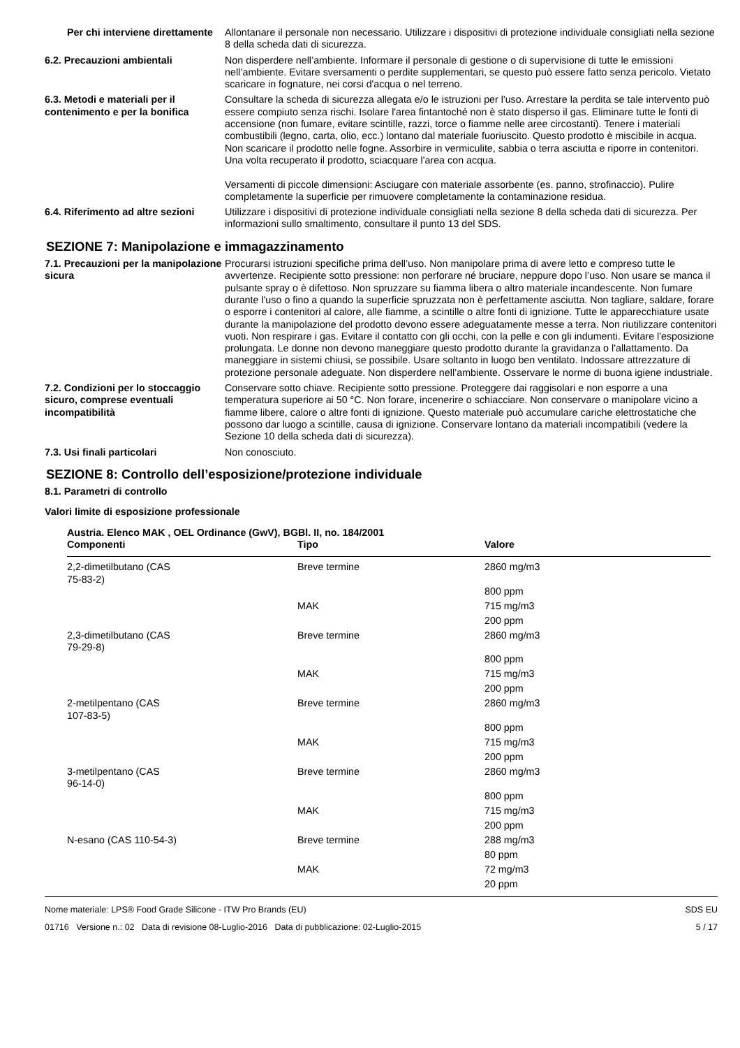Per chi interviene direttamente
Allontanare il personale non necessario. Utilizzare i dispositivi di protezione individuale consigliati nella sezione 8 della scheda dati di sicurezza.
6.2. Precauzioni ambientali Non disperdere nell’ambiente. Informare il personale di gestione o di supervisione di tutte le emissioni nell’ambiente. Evitare sversamenti o perdite supplementari, se questo può essere fatto senza pericolo. Vietato scaricare in fognature, nei corsi d'acqua o nel terreno.
6.3. Metodi e materiali per il contenimento e per la bonifica
Consultare la scheda di sicurezza allegata e/o le istruzioni per l'uso. Arrestare la perdita se tale intervento può essere compiuto senza rischi. Isolare l'area fintantoché non è stato disperso il gas. Eliminare tutte le fonti di accensione (non fumare, evitare scintille, razzi, torce o fiamme nelle aree circostanti). Tenere i materiali combustibili (legno, carta, olio, ecc.) lontano dal materiale fuoriuscito. Questo prodotto è miscibile in acqua. Non scaricare il prodotto nelle fogne. Assorbire in vermiculite, sabbia o terra asciutta e riporre in contenitori. Una volta recuperato il prodotto, sciacquare l'area con acqua.
Versamenti di piccole dimensioni: Asciugare con materiale assorbente (es. panno, strofinaccio). Pulire completamente la superficie per rimuovere completamente la contaminazione residua.
6.4. Riferimento ad altre sezioni
Utilizzare i dispositivi di protezione individuale consigliati nella sezione 8 della scheda dati di sicurezza. Per informazioni sullo smaltimento, consultare il punto 13 del SDS.
SEZIONE 7: Manipolazione e immagazzinamento
7.1. Precauzioni per la manipolazione sicura
Procurarsi istruzioni specifiche prima dell’uso. Non manipolare prima di avere letto e compreso tutte le avvertenze. Recipiente sotto pressione: non perforare né bruciare, neppure dopo l’uso. Non usare se manca il pulsante spray o è difettoso. Non spruzzare su fiamma libera o altro materiale incandescente. Non fumare durante l'uso o fino a quando la superficie spruzzata non è perfettamente asciutta. Non tagliare, saldare, forare o esporre i contenitori al calore, alle fiamme, a scintille o altre fonti di ignizione. Tutte le apparecchiature usate durante la manipolazione del prodotto devono essere adeguatamente messe a terra. Non riutilizzare contenitori vuoti. Non respirare i gas. Evitare il contatto con gli occhi, con la pelle e con gli indumenti. Evitare l'esposizione prolungata. Le donne non devono maneggiare questo prodotto durante la gravidanza o l'allattamento. Da maneggiare in sistemi chiusi, se possibile. Usare soltanto in luogo ben ventilato. Indossare attrezzature di protezione personale adeguate. Non disperdere nell’ambiente. Osservare le norme di buona igiene industriale.
7.2. Condizioni per lo stoccaggio sicuro, comprese eventuali incompatibilità
Conservare sotto chiave. Recipiente sotto pressione. Proteggere dai raggisolari e non esporre a una temperatura superiore ai 50 °C. Non forare, incenerire o schiacciare. Non conservare o manipolare vicino a fiamme libere, calore o altre fonti di ignizione. Questo materiale può accumulare cariche elettrostatiche che possono dar luogo a scintille, causa di ignizione. Conservare lontano da materiali incompatibili (vedere la Sezione 10 della scheda dati di sicurezza).
7.3. Usi finali particolari Non conosciuto.
SEZIONE 8: Controllo dell’esposizione/protezione individuale
8.1. Parametri di controllo
Valori limite di esposizione professionale
Austria. Elenco MAK , OEL Ordinance (GwV), BGBl. II, no. 184/2001
| Componenti | Tipo | Valore |
| --- | --- | --- |
| 2,2-dimetilbutano (CAS 75-83-2) | Breve termine | 2860 mg/m3 |
| | | 800 ppm |
| | MAK | 715 mg/m3 |
| | | 200 ppm |
| 2,3-dimetilbutano (CAS 79-29-8) | Breve termine | 2860 mg/m3 |
| | | 800 ppm |
| | MAK | 715 mg/m3 |
| | | 200 ppm |
| 2-metilpentano (CAS 107-83-5) | Breve termine | 2860 mg/m3 |
| | | 800 ppm |
| | MAK | 715 mg/m3 |
| | | 200 ppm |
| 3-metilpentano (CAS 96-14-0) | Breve termine | 2860 mg/m3 |
| | | 800 ppm |
| | MAK | 715 mg/m3 |
| | | 200 ppm |
| N-esano (CAS 110-54-3) | Breve termine | 288 mg/m3 |
| | | 80 ppm |
| | MAK | 72 mg/m3 |
| | | 20 ppm |
Nome materiale: LPS® Food Grade Silicone - ITW Pro Brands (EU)
01716 Versione n.: 02 Data di revisione 08-Luglio-2016 Data di pubblicazione: 02-Luglio-2015
SDS EU
5 / 17